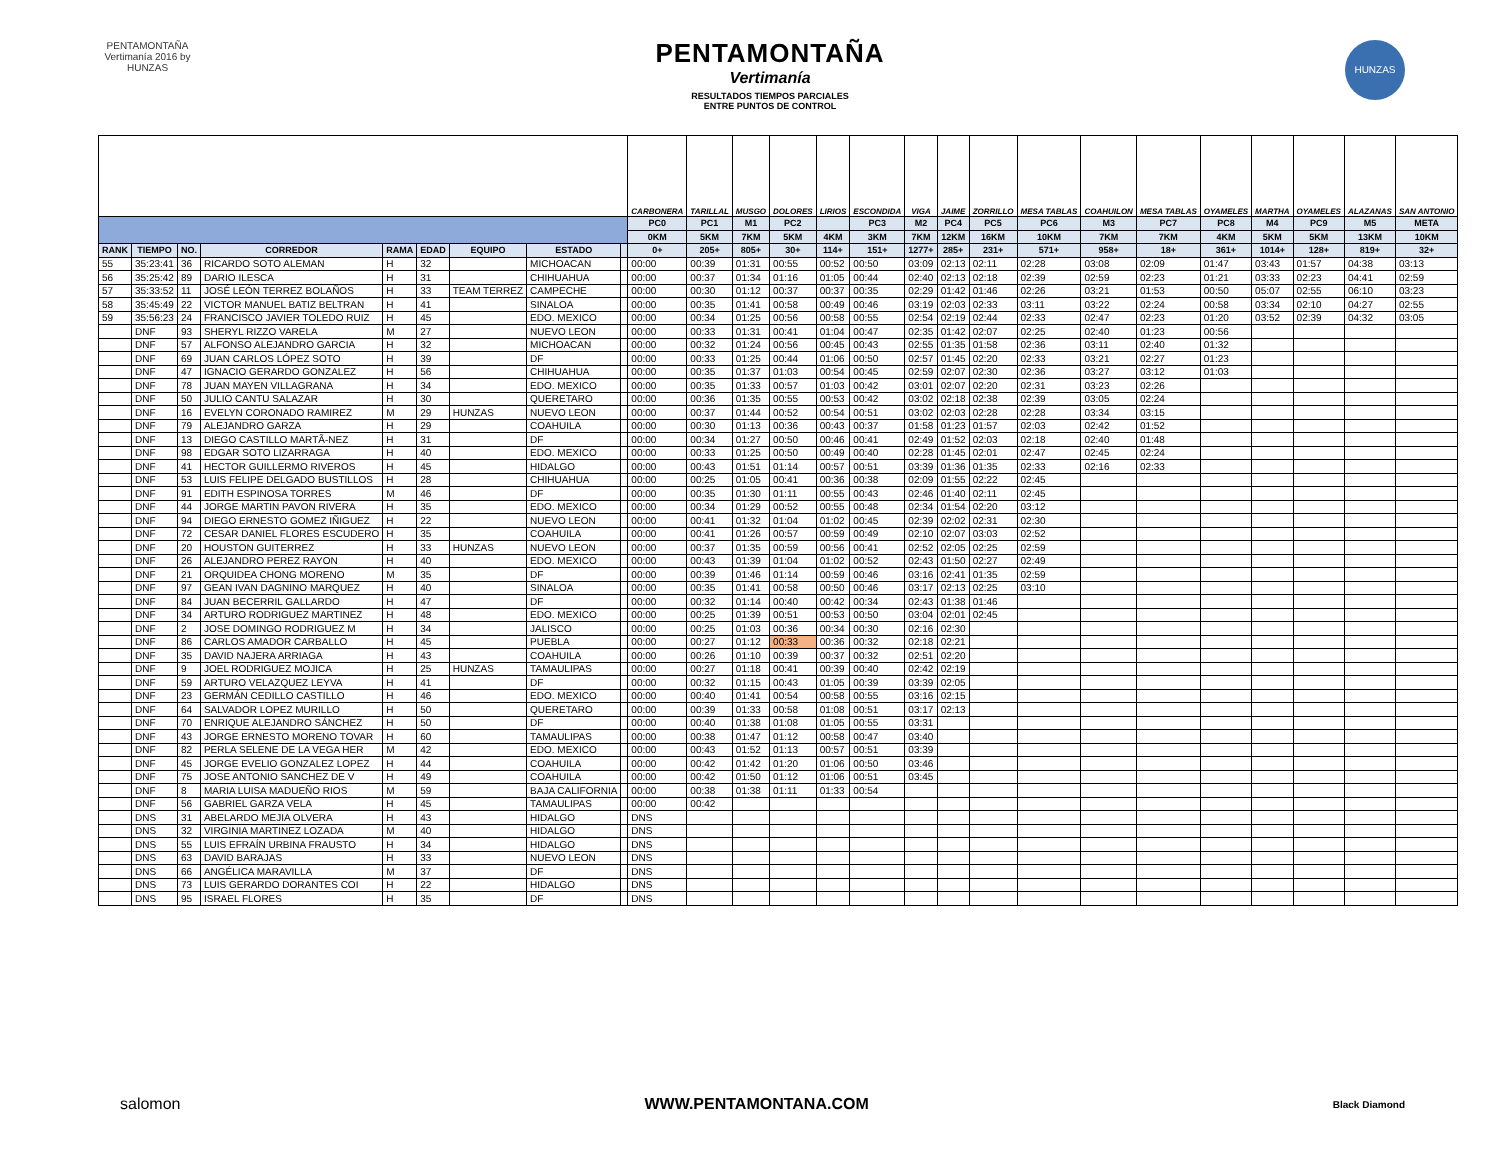PENTAMONTAÑA Vertimanía 2016 by HUNZAS
PENTAMONTAÑA
Vertimanía
RESULTADOS TIEMPOS PARCIALES
ENTRE PUNTOS DE CONTROL
HUNZAS
| | | | | | | | | | CARBONERA | TARILLAL | MUSGO | DOLORES | LIRIOS | ESCONDIDA | VIGA | JAIME | ZORRILLO | MESA TABLAS | COAHUILON | MESA TABLAS | OYAMELES | MARTHA | OYAMELES | ALAZANAS | SAN ANTONIO |
| --- | --- | --- | --- | --- | --- | --- | --- | --- | --- | --- | --- | --- | --- | --- | --- | --- | --- | --- | --- | --- | --- | --- | --- | --- | --- |
| | | | | | | | | | PC0 | PC1 | M1 | PC2 | | PC3 | M2 | PC4 | PC5 | PC6 | M3 | PC7 | PC8 | M4 | PC9 | M5 | META |
| | | | | | | | | | 0KM | 5KM | 7KM | 5KM | 4KM | 3KM | 7KM | 12KM | 16KM | 10KM | 7KM | 7KM | 4KM | 5KM | 5KM | 13KM | 10KM |
| RANK | TIEMPO | NO. | CORREDOR | RAMA | EDAD | EQUIPO | ESTADO | | 0+ | 205+ | 805+ | 30+ | 114+ | 151+ | 1277+ | 285+ | 231+ | 571+ | 958+ | 18+ | 361+ | 1014+ | 128+ | 819+ | 32+ |
| 55 | 35:23:41 | 36 | RICARDO SOTO ALEMAN | H | 32 | | MICHOACAN | | 00:00 | 00:39 | 01:31 | 00:55 | 00:52 | 00:50 | 03:09 | 02:13 | 02:11 | 02:28 | 03:08 | 02:09 | 01:47 | 03:43 | 01:57 | 04:38 | 03:13 |
| 56 | 35:25:42 | 89 | DARIO ILESCA | H | 31 | | CHIHUAHUA | | 00:00 | 00:37 | 01:34 | 01:16 | 01:05 | 00:44 | 02:40 | 02:13 | 02:18 | 02:39 | 02:59 | 02:23 | 01:21 | 03:33 | 02:23 | 04:41 | 02:59 |
| 57 | 35:33:52 | 11 | JOSÉ LEÓN TERREZ BOLAÑOS | H | 33 | TEAM TERREZ | CAMPECHE | | 00:00 | 00:30 | 01:12 | 00:37 | 00:37 | 00:35 | 02:29 | 01:42 | 01:46 | 02:26 | 03:21 | 01:53 | 00:50 | 05:07 | 02:55 | 06:10 | 03:23 |
| 58 | 35:45:49 | 22 | VICTOR MANUEL BATIZ BELTRAN | H | 41 | | SINALOA | | 00:00 | 00:35 | 01:41 | 00:58 | 00:49 | 00:46 | 03:19 | 02:03 | 02:33 | 03:11 | 03:22 | 02:24 | 00:58 | 03:34 | 02:10 | 04:27 | 02:55 |
| 59 | 35:56:23 | 24 | FRANCISCO JAVIER TOLEDO RUIZ | H | 45 | | EDO. MEXICO | | 00:00 | 00:34 | 01:25 | 00:56 | 00:58 | 00:55 | 02:54 | 02:19 | 02:44 | 02:33 | 02:47 | 02:23 | 01:20 | 03:52 | 02:39 | 04:32 | 03:05 |
| | DNF | 93 | SHERYL RIZZO VARELA | M | 27 | | NUEVO LEON | | 00:00 | 00:33 | 01:31 | 00:41 | 01:04 | 00:47 | 02:35 | 01:42 | 02:07 | 02:25 | 02:40 | 01:23 | 00:56 | | | | |
| | DNF | 57 | ALFONSO ALEJANDRO GARCIA | H | 32 | | MICHOACAN | | 00:00 | 00:32 | 01:24 | 00:56 | 00:45 | 00:43 | 02:55 | 01:35 | 01:58 | 02:36 | 03:11 | 02:40 | 01:32 | | | | |
| | DNF | 69 | JUAN CARLOS LÓPEZ SOTO | H | 39 | | DF | | 00:00 | 00:33 | 01:25 | 00:44 | 01:06 | 00:50 | 02:57 | 01:45 | 02:20 | 02:33 | 03:21 | 02:27 | 01:23 | | | | |
| | DNF | 47 | IGNACIO GERARDO GONZALEZ | H | 56 | | CHIHUAHUA | | 00:00 | 00:35 | 01:37 | 01:03 | 00:54 | 00:45 | 02:59 | 02:07 | 02:30 | 02:36 | 03:27 | 03:12 | 01:03 | | | | |
| | DNF | 78 | JUAN MAYEN VILLAGRANA | H | 34 | | EDO. MEXICO | | 00:00 | 00:35 | 01:33 | 00:57 | 01:03 | 00:42 | 03:01 | 02:07 | 02:20 | 02:31 | 03:23 | 02:26 | | | | | |
| | DNF | 50 | JULIO CANTU SALAZAR | H | 30 | | QUERETARO | | 00:00 | 00:36 | 01:35 | 00:55 | 00:53 | 00:42 | 03:02 | 02:18 | 02:38 | 02:39 | 03:05 | 02:24 | | | | | |
| | DNF | 16 | EVELYN CORONADO RAMIREZ | M | 29 | HUNZAS | NUEVO LEON | | 00:00 | 00:37 | 01:44 | 00:52 | 00:54 | 00:51 | 03:02 | 02:03 | 02:28 | 02:28 | 03:34 | 03:15 | | | | | |
| | DNF | 79 | ALEJANDRO GARZA | H | 29 | | COAHUILA | | 00:00 | 00:30 | 01:13 | 00:36 | 00:43 | 00:37 | 01:58 | 01:23 | 01:57 | 02:03 | 02:42 | 01:52 | | | | | |
| | DNF | 13 | DIEGO CASTILLO MARTÃ-NEZ | H | 31 | | DF | | 00:00 | 00:34 | 01:27 | 00:50 | 00:46 | 00:41 | 02:49 | 01:52 | 02:03 | 02:18 | 02:40 | 01:48 | | | | | |
| | DNF | 98 | EDGAR SOTO LIZARRAGA | H | 40 | | EDO. MEXICO | | 00:00 | 00:33 | 01:25 | 00:50 | 00:49 | 00:40 | 02:28 | 01:45 | 02:01 | 02:47 | 02:45 | 02:24 | | | | | |
| | DNF | 41 | HECTOR GUILLERMO RIVEROS | H | 45 | | HIDALGO | | 00:00 | 00:43 | 01:51 | 01:14 | 00:57 | 00:51 | 03:39 | 01:36 | 01:35 | 02:33 | 02:16 | 02:33 | | | | | |
| | DNF | 53 | LUIS FELIPE DELGADO BUSTILLOS | H | 28 | | CHIHUAHUA | | 00:00 | 00:25 | 01:05 | 00:41 | 00:36 | 00:38 | 02:09 | 01:55 | 02:22 | 02:45 | | | | | | | |
| | DNF | 91 | EDITH ESPINOSA TORRES | M | 46 | | DF | | 00:00 | 00:35 | 01:30 | 01:11 | 00:55 | 00:43 | 02:46 | 01:40 | 02:11 | 02:45 | | | | | | | |
| | DNF | 44 | JORGE MARTIN PAVON RIVERA | H | 35 | | EDO. MEXICO | | 00:00 | 00:34 | 01:29 | 00:52 | 00:55 | 00:48 | 02:34 | 01:54 | 02:20 | 03:12 | | | | | | | |
| | DNF | 94 | DIEGO ERNESTO GOMEZ IÑIGUEZ | H | 22 | | NUEVO LEON | | 00:00 | 00:41 | 01:32 | 01:04 | 01:02 | 00:45 | 02:39 | 02:02 | 02:31 | 02:30 | | | | | | | |
| | DNF | 72 | CESAR DANIEL FLORES ESCUDERO | H | 35 | | COAHUILA | | 00:00 | 00:41 | 01:26 | 00:57 | 00:59 | 00:49 | 02:10 | 02:07 | 03:03 | 02:52 | | | | | | | |
| | DNF | 20 | HOUSTON GUITERREZ | H | 33 | HUNZAS | NUEVO LEON | | 00:00 | 00:37 | 01:35 | 00:59 | 00:56 | 00:41 | 02:52 | 02:05 | 02:25 | 02:59 | | | | | | | |
| | DNF | 26 | ALEJANDRO PEREZ RAYON | H | 40 | | EDO. MEXICO | | 00:00 | 00:43 | 01:39 | 01:04 | 01:02 | 00:52 | 02:43 | 01:50 | 02:27 | 02:49 | | | | | | | |
| | DNF | 21 | ORQUIDEA CHONG MORENO | M | 35 | | DF | | 00:00 | 00:39 | 01:46 | 01:14 | 00:59 | 00:46 | 03:16 | 02:41 | 01:35 | 02:59 | | | | | | | |
| | DNF | 97 | GEAN IVAN DAGNINO MARQUEZ | H | 40 | | SINALOA | | 00:00 | 00:35 | 01:41 | 00:58 | 00:50 | 00:46 | 03:17 | 02:13 | 02:25 | 03:10 | | | | | | | |
| | DNF | 84 | JUAN BECERRIL GALLARDO | H | 47 | | DF | | 00:00 | 00:32 | 01:14 | 00:40 | 00:42 | 00:34 | 02:43 | 01:38 | 01:46 | | | | | | | | |
| | DNF | 34 | ARTURO RODRIGUEZ MARTINEZ | H | 48 | | EDO. MEXICO | | 00:00 | 00:25 | 01:39 | 00:51 | 00:53 | 00:50 | 03:04 | 02:01 | 02:45 | | | | | | | | |
| | DNF | 2 | JOSE DOMINGO RODRIGUEZ M | H | 34 | | JALISCO | | 00:00 | 00:25 | 01:03 | 00:36 | 00:34 | 00:30 | 02:16 | 02:30 | | | | | | | | | |
| | DNF | 86 | CARLOS AMADOR CARBALLO | H | 45 | | PUEBLA | | 00:00 | 00:27 | 01:12 | 00:33 | 00:36 | 00:32 | 02:18 | 02:21 | | | | | | | | | |
| | DNF | 35 | DAVID NAJERA ARRIAGA | H | 43 | | COAHUILA | | 00:00 | 00:26 | 01:10 | 00:39 | 00:37 | 00:32 | 02:51 | 02:20 | | | | | | | | | |
| | DNF | 9 | JOEL RODRIGUEZ MOJICA | H | 25 | HUNZAS | TAMAULIPAS | | 00:00 | 00:27 | 01:18 | 00:41 | 00:39 | 00:40 | 02:42 | 02:19 | | | | | | | | | |
| | DNF | 59 | ARTURO VELAZQUEZ LEYVA | H | 41 | | DF | | 00:00 | 00:32 | 01:15 | 00:43 | 01:05 | 00:39 | 03:39 | 02:05 | | | | | | | | | |
| | DNF | 23 | GERMÁN CEDILLO CASTILLO | H | 46 | | EDO. MEXICO | | 00:00 | 00:40 | 01:41 | 00:54 | 00:58 | 00:55 | 03:16 | 02:15 | | | | | | | | | |
| | DNF | 64 | SALVADOR LOPEZ MURILLO | H | 50 | | QUERETARO | | 00:00 | 00:39 | 01:33 | 00:58 | 01:08 | 00:51 | 03:17 | 02:13 | | | | | | | | | |
| | DNF | 70 | ENRIQUE ALEJANDRO SÁNCHEZ | H | 50 | | DF | | 00:00 | 00:40 | 01:38 | 01:08 | 01:05 | 00:55 | 03:31 | | | | | | | | | | |
| | DNF | 43 | JORGE ERNESTO MORENO TOVAR | H | 60 | | TAMAULIPAS | | 00:00 | 00:38 | 01:47 | 01:12 | 00:58 | 00:47 | 03:40 | | | | | | | | | | |
| | DNF | 82 | PERLA SELENE DE LA VEGA HER | M | 42 | | EDO. MEXICO | | 00:00 | 00:43 | 01:52 | 01:13 | 00:57 | 00:51 | 03:39 | | | | | | | | | | |
| | DNF | 45 | JORGE EVELIO GONZALEZ LOPEZ | H | 44 | | COAHUILA | | 00:00 | 00:42 | 01:42 | 01:20 | 01:06 | 00:50 | 03:46 | | | | | | | | | | |
| | DNF | 75 | JOSE ANTONIO SANCHEZ DE V | H | 49 | | COAHUILA | | 00:00 | 00:42 | 01:50 | 01:12 | 01:06 | 00:51 | 03:45 | | | | | | | | | | |
| | DNF | 8 | MARIA LUISA MADUEÑO RIOS | M | 59 | | BAJA CALIFORNIA | | 00:00 | 00:38 | 01:38 | 01:11 | 01:33 | 00:54 | | | | | | | | | | | |
| | DNF | 56 | GABRIEL GARZA VELA | H | 45 | | TAMAULIPAS | | 00:00 | 00:42 | | | | | | | | | | | | | | | |
| | DNS | 31 | ABELARDO MEJIA OLVERA | H | 43 | | HIDALGO | | DNS | | | | | | | | | | | | | | | | |
| | DNS | 32 | VIRGINIA MARTINEZ LOZADA | M | 40 | | HIDALGO | | DNS | | | | | | | | | | | | | | | | |
| | DNS | 55 | LUIS EFRAÍN URBINA FRAUSTO | H | 34 | | HIDALGO | | DNS | | | | | | | | | | | | | | | | |
| | DNS | 63 | DAVID BARAJAS | H | 33 | | NUEVO LEON | | DNS | | | | | | | | | | | | | | | | |
| | DNS | 66 | ANGÉLICA MARAVILLA | M | 37 | | DF | | DNS | | | | | | | | | | | | | | | | |
| | DNS | 73 | LUIS GERARDO DORANTES COI | H | 22 | | HIDALGO | | DNS | | | | | | | | | | | | | | | | |
| | DNS | 95 | ISRAEL FLORES | H | 35 | | DF | | DNS | | | | | | | | | | | | | | | | |
salomon WWW.PENTAMONTANA.COM Black Diamond